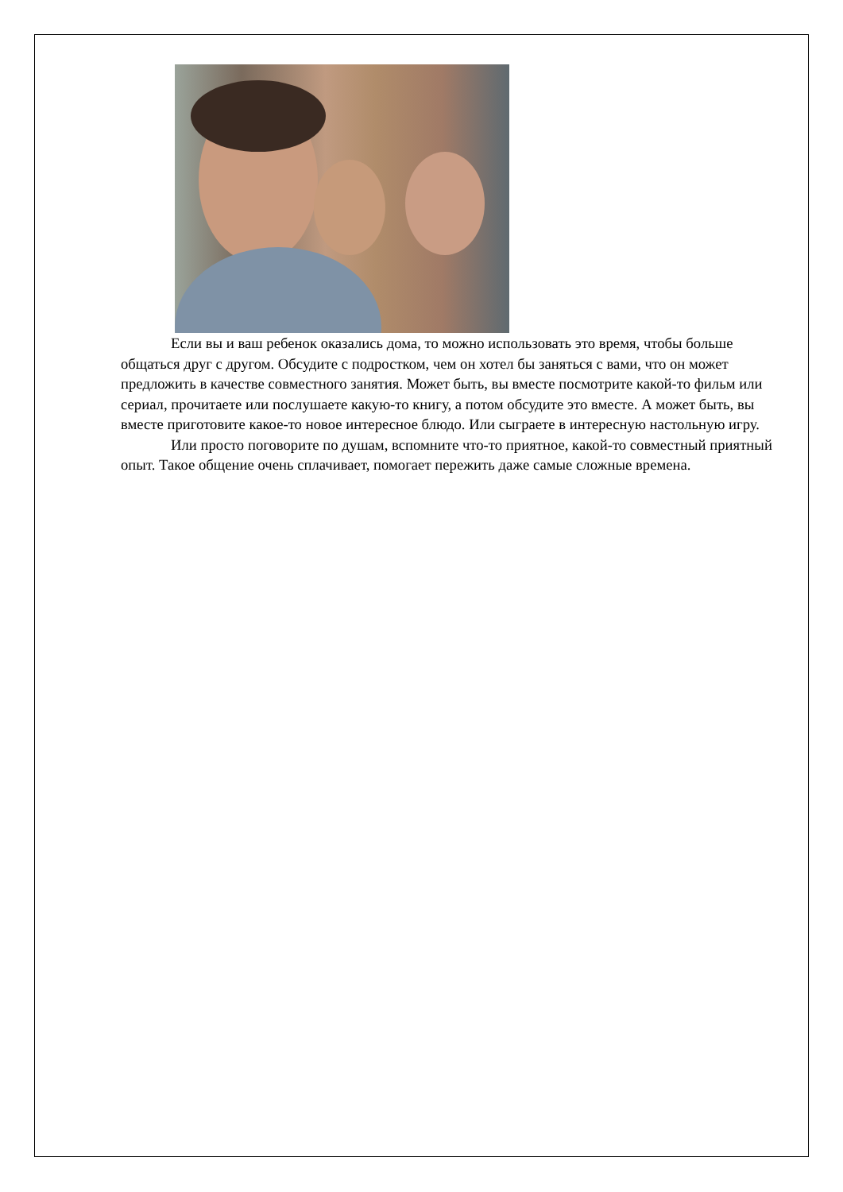Если вы и ваш ребенок оказались дома, то можно использовать это время, чтобы больше общаться друг с другом. Обсудите с подростком, чем он хотел бы заняться с вами, что он может предложить в качестве совместного занятия. Может быть, вы вместе посмотрите какой-то фильм или сериал, прочитаете или послушаете какую-то книгу, а потом обсудите это вместе. А может быть, вы вместе приготовите какое-то новое интересное блюдо. Или сыграете в интересную настольную игру.
Или просто поговорите по душам, вспомните что-то приятное, какой-то совместный приятный опыт. Такое общение очень сплачивает, помогает пережить даже самые сложные времена.